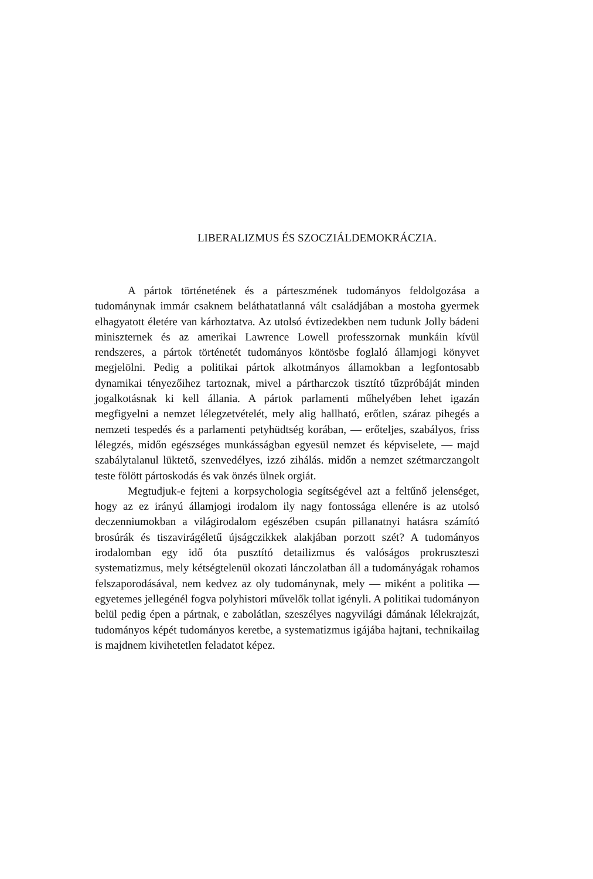LIBERALIZMUS ÉS SZOCZIÁLDEMOKRÁCZIA.
A pártok történetének és a párteszmének tudományos feldolgozása a tudománynak immár csaknem beláthatatlanná vált családjában a mostoha gyermek elhagyatott életére van kárhoztatva. Az utolsó évtizedekben nem tudunk Jolly bádeni minisz­ternek és az amerikai Lawrence Lowell professzornak munkáin kívül rendszeres, a pártok történetét tudományos köntösbe foglaló államjogi könyvet megjelölni. Pedig a politikai pártok alkotmányos államokban a legfontosabb dynamikai tényezőihez tartoznak, mivel a pártharczok tisztító tűzpróbáját minden jogalkotásnak ki kell állania. A pártok parlamenti műhelyében lehet igazán megfigyelni a nemzet lélegzetvételét, mely alig hallható, erőtlen, száraz pihegés a nemzeti tespedés és a parlamenti petyhüdtség korában, — erőteljes, szabályos, friss lélegzés, midőn egészséges munkásságban egyesül nemzet és képviselete, — majd szabálytalanul lüktető, szenvedélyes, izzó zihálás. midőn a nemzet szétmarczangolt teste fölött pártoskodás és vak önzés ülnek orgiát.
Megtudjuk-e fejteni a korpsychologia segítségével azt a feltűnő jelenséget, hogy az ez irányú államjogi irodalom ily nagy fontossága ellenére is az utolsó deczenniumokban a világirodalom egészében csupán pillanatnyi hatásra számító brosúrák és tiszavirágéletű újságczikkek alakjában porzott szét? A tudományos irodalomban egy idő óta pusztító detailizmus és valóságos prokruszteszi systematizmus, mely kétségtelenül okozati lánczolatban áll a tudományágak rohamos felszaporodásával, nem kedvez az oly tudománynak, mely — miként a politika — egyetemes jellegénél fogva polyhistori művelők tollat igényli. A politikai tudományon belül pedig épen a pártnak, e zabolátlan, szeszélyes nagyvilági dámának lélekrajzát, tudományos képét tudományos keretbe, a systematizmus igájába hajtani, technikailag is majdnem kivihetetlen feladatot képez.